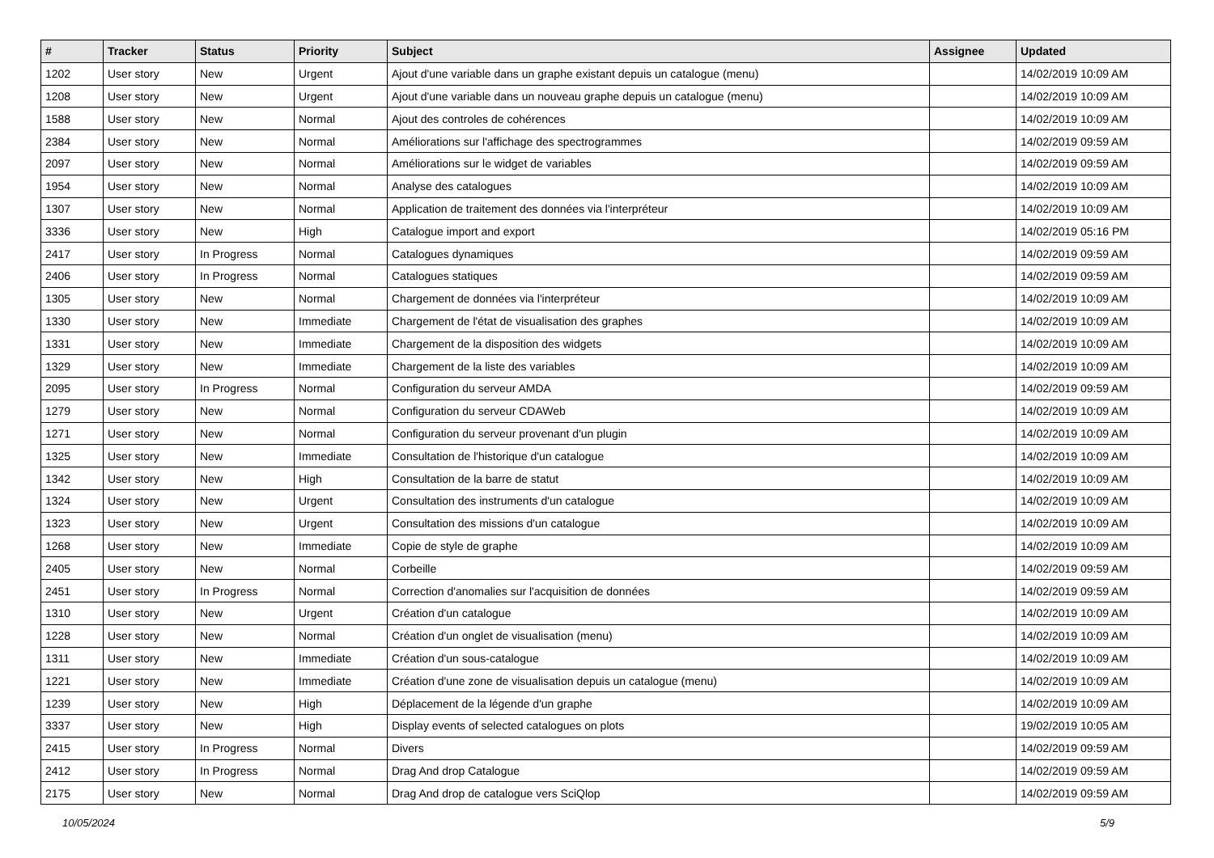| # | Tracker | Status | Priority | Subject | Assignee | Updated |
| --- | --- | --- | --- | --- | --- | --- |
| 1202 | User story | New | Urgent | Ajout d'une variable dans un graphe existant depuis un catalogue (menu) | | 14/02/2019 10:09 AM |
| 1208 | User story | New | Urgent | Ajout d'une variable dans un nouveau graphe depuis un catalogue (menu) | | 14/02/2019 10:09 AM |
| 1588 | User story | New | Normal | Ajout des controles de cohérences | | 14/02/2019 10:09 AM |
| 2384 | User story | New | Normal | Améliorations sur l'affichage des spectrogrammes | | 14/02/2019 09:59 AM |
| 2097 | User story | New | Normal | Améliorations sur le widget de variables | | 14/02/2019 09:59 AM |
| 1954 | User story | New | Normal | Analyse des catalogues | | 14/02/2019 10:09 AM |
| 1307 | User story | New | Normal | Application de traitement des données via l'interpréteur | | 14/02/2019 10:09 AM |
| 3336 | User story | New | High | Catalogue import and export | | 14/02/2019 05:16 PM |
| 2417 | User story | In Progress | Normal | Catalogues dynamiques | | 14/02/2019 09:59 AM |
| 2406 | User story | In Progress | Normal | Catalogues statiques | | 14/02/2019 09:59 AM |
| 1305 | User story | New | Normal | Chargement de données via l'interpréteur | | 14/02/2019 10:09 AM |
| 1330 | User story | New | Immediate | Chargement de l'état de visualisation des graphes | | 14/02/2019 10:09 AM |
| 1331 | User story | New | Immediate | Chargement de la disposition des widgets | | 14/02/2019 10:09 AM |
| 1329 | User story | New | Immediate | Chargement de la liste des variables | | 14/02/2019 10:09 AM |
| 2095 | User story | In Progress | Normal | Configuration du serveur AMDA | | 14/02/2019 09:59 AM |
| 1279 | User story | New | Normal | Configuration du serveur CDAWeb | | 14/02/2019 10:09 AM |
| 1271 | User story | New | Normal | Configuration du serveur provenant d'un plugin | | 14/02/2019 10:09 AM |
| 1325 | User story | New | Immediate | Consultation de l'historique d'un catalogue | | 14/02/2019 10:09 AM |
| 1342 | User story | New | High | Consultation de la barre de statut | | 14/02/2019 10:09 AM |
| 1324 | User story | New | Urgent | Consultation des instruments d'un catalogue | | 14/02/2019 10:09 AM |
| 1323 | User story | New | Urgent | Consultation des missions d'un catalogue | | 14/02/2019 10:09 AM |
| 1268 | User story | New | Immediate | Copie de style de graphe | | 14/02/2019 10:09 AM |
| 2405 | User story | New | Normal | Corbeille | | 14/02/2019 09:59 AM |
| 2451 | User story | In Progress | Normal | Correction d'anomalies sur l'acquisition de données | | 14/02/2019 09:59 AM |
| 1310 | User story | New | Urgent | Création d'un catalogue | | 14/02/2019 10:09 AM |
| 1228 | User story | New | Normal | Création d'un onglet de visualisation (menu) | | 14/02/2019 10:09 AM |
| 1311 | User story | New | Immediate | Création d'un sous-catalogue | | 14/02/2019 10:09 AM |
| 1221 | User story | New | Immediate | Création d'une zone de visualisation depuis un catalogue (menu) | | 14/02/2019 10:09 AM |
| 1239 | User story | New | High | Déplacement de la légende d'un graphe | | 14/02/2019 10:09 AM |
| 3337 | User story | New | High | Display events of selected catalogues on plots | | 19/02/2019 10:05 AM |
| 2415 | User story | In Progress | Normal | Divers | | 14/02/2019 09:59 AM |
| 2412 | User story | In Progress | Normal | Drag And drop Catalogue | | 14/02/2019 09:59 AM |
| 2175 | User story | New | Normal | Drag And drop de catalogue vers SciQlop | | 14/02/2019 09:59 AM |
10/05/2024 5/9